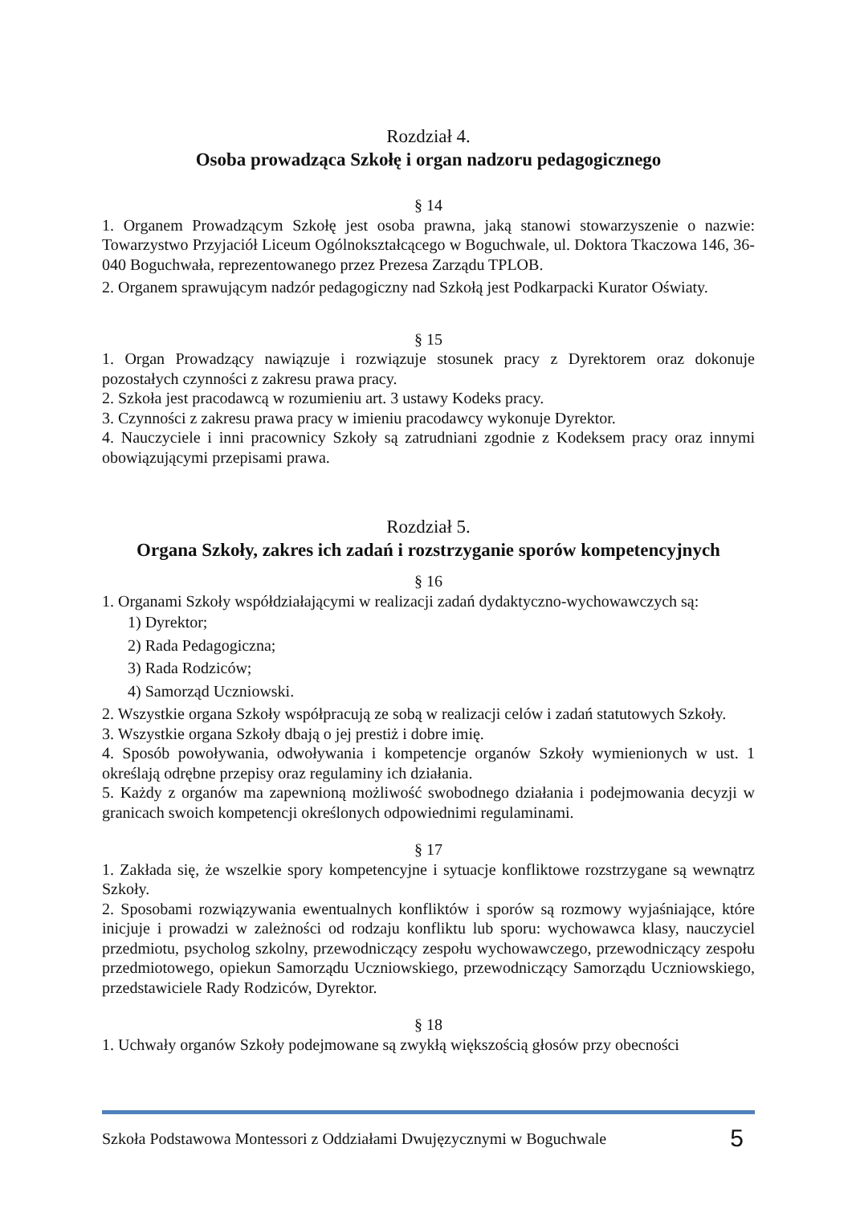Rozdział 4.
Osoba prowadząca Szkołę i organ nadzoru pedagogicznego
§ 14
1. Organem Prowadzącym Szkołę jest osoba prawna, jaką stanowi stowarzyszenie o nazwie: Towarzystwo Przyjaciół Liceum Ogólnokształcącego w Boguchwale, ul. Doktora Tkaczowa 146, 36-040 Boguchwała, reprezentowanego przez Prezesa Zarządu TPLOB.
2. Organem sprawującym nadzór pedagogiczny nad Szkołą jest Podkarpacki Kurator Oświaty.
§ 15
1. Organ Prowadzący nawiązuje i rozwiązuje stosunek pracy z Dyrektorem oraz dokonuje pozostałych czynności z zakresu prawa pracy.
2. Szkoła jest pracodawcą w rozumieniu art. 3 ustawy Kodeks pracy.
3. Czynności z zakresu prawa pracy w imieniu pracodawcy wykonuje Dyrektor.
4. Nauczyciele i inni pracownicy Szkoły są zatrudniani zgodnie z Kodeksem pracy oraz innymi obowiązującymi przepisami prawa.
Rozdział 5.
Organa Szkoły, zakres ich zadań i rozstrzyganie sporów kompetencyjnych
§ 16
1. Organami Szkoły współdziałającymi w realizacji zadań dydaktyczno-wychowawczych są:
1) Dyrektor;
2) Rada Pedagogiczna;
3) Rada Rodziców;
4) Samorząd Uczniowski.
2. Wszystkie organa Szkoły współpracują ze sobą w realizacji celów i zadań statutowych Szkoły.
3. Wszystkie organa Szkoły dbają o jej prestiż i dobre imię.
4. Sposób powoływania, odwoływania i kompetencje organów Szkoły wymienionych w ust. 1 określają odrębne przepisy oraz regulaminy ich działania.
5. Każdy z organów ma zapewnioną możliwość swobodnego działania i podejmowania decyzji w granicach swoich kompetencji określonych odpowiednimi regulaminami.
§ 17
1. Zakłada się, że wszelkie spory kompetencyjne i sytuacje konfliktowe rozstrzygane są wewnątrz Szkoły.
2. Sposobami rozwiązywania ewentualnych konfliktów i sporów są rozmowy wyjaśniające, które inicjuje i prowadzi w zależności od rodzaju konfliktu lub sporu: wychowawca klasy, nauczyciel przedmiotu, psycholog szkolny, przewodniczący zespołu wychowawczego, przewodniczący zespołu przedmiotowego, opiekun Samorządu Uczniowskiego, przewodniczący Samorządu Uczniowskiego, przedstawiciele Rady Rodziców, Dyrektor.
§ 18
1. Uchwały organów Szkoły podejmowane są zwykłą większością głosów przy obecności
Szkoła Podstawowa Montessori z Oddziałami Dwujęzycznymi w Boguchwale 5